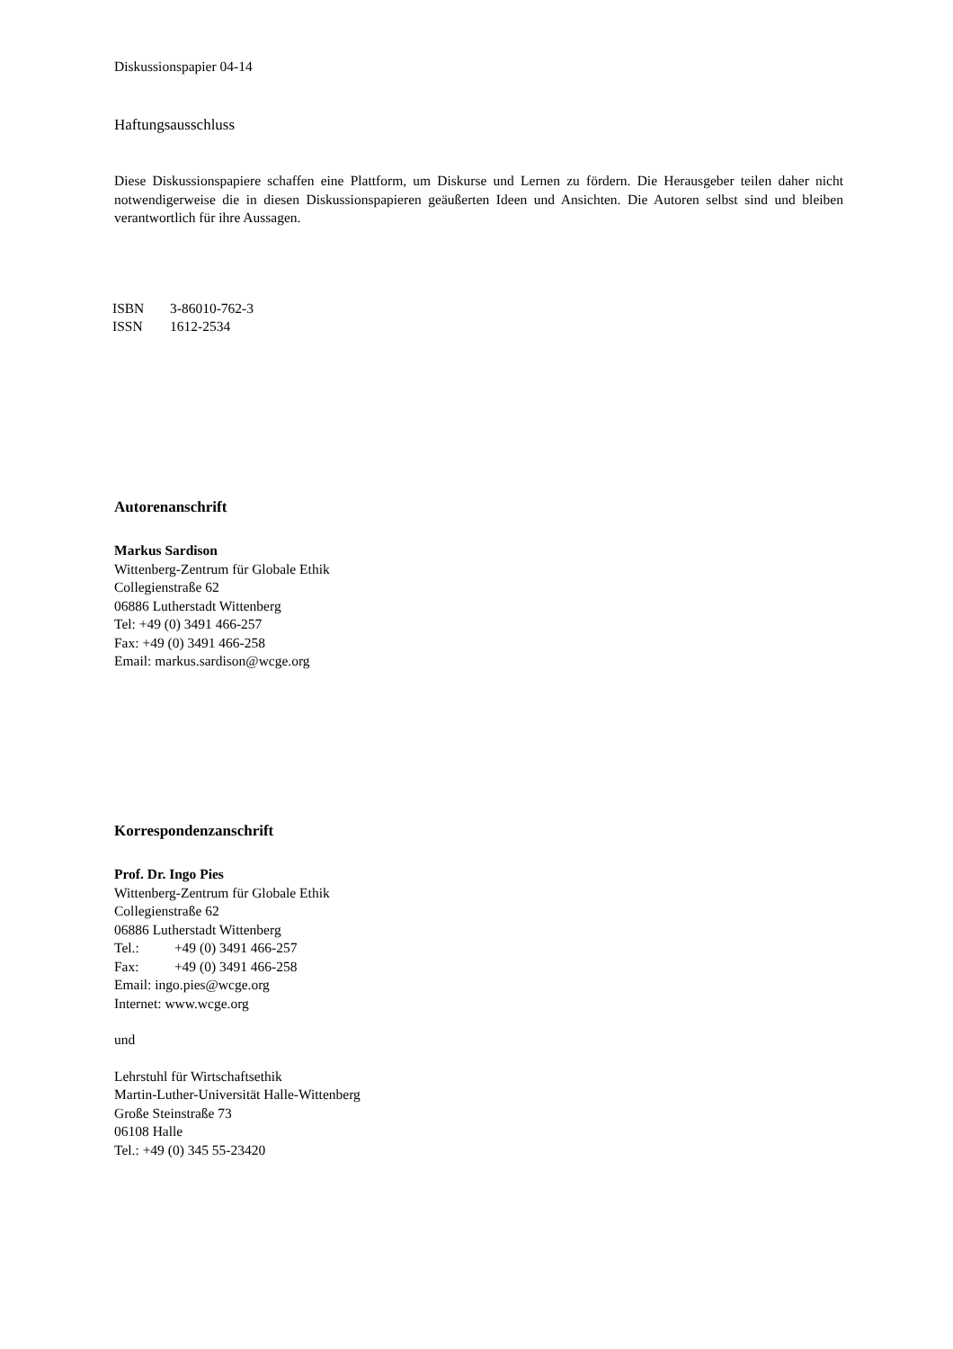Diskussionspapier 04-14
Haftungsausschluss
Diese Diskussionspapiere schaffen eine Plattform, um Diskurse und Lernen zu fördern. Die Herausgeber teilen daher nicht notwendigerweise die in diesen Diskussionspapieren geäußerten Ideen und Ansichten. Die Autoren selbst sind und bleiben verantwortlich für ihre Aussagen.
ISBN 3-86010-762-3
ISSN 1612-2534
Autorenanschrift
Markus Sardison
Wittenberg-Zentrum für Globale Ethik
Collegienstraße 62
06886 Lutherstadt Wittenberg
Tel: +49 (0) 3491 466-257
Fax: +49 (0) 3491 466-258
Email: markus.sardison@wcge.org
Korrespondenzanschrift
Prof. Dr. Ingo Pies
Wittenberg-Zentrum für Globale Ethik
Collegienstraße 62
06886 Lutherstadt Wittenberg
Tel.: +49 (0) 3491 466-257
Fax: +49 (0) 3491 466-258
Email: ingo.pies@wcge.org
Internet: www.wcge.org
und
Lehrstuhl für Wirtschaftsethik
Martin-Luther-Universität Halle-Wittenberg
Große Steinstraße 73
06108 Halle
Tel.: +49 (0) 345 55-23420